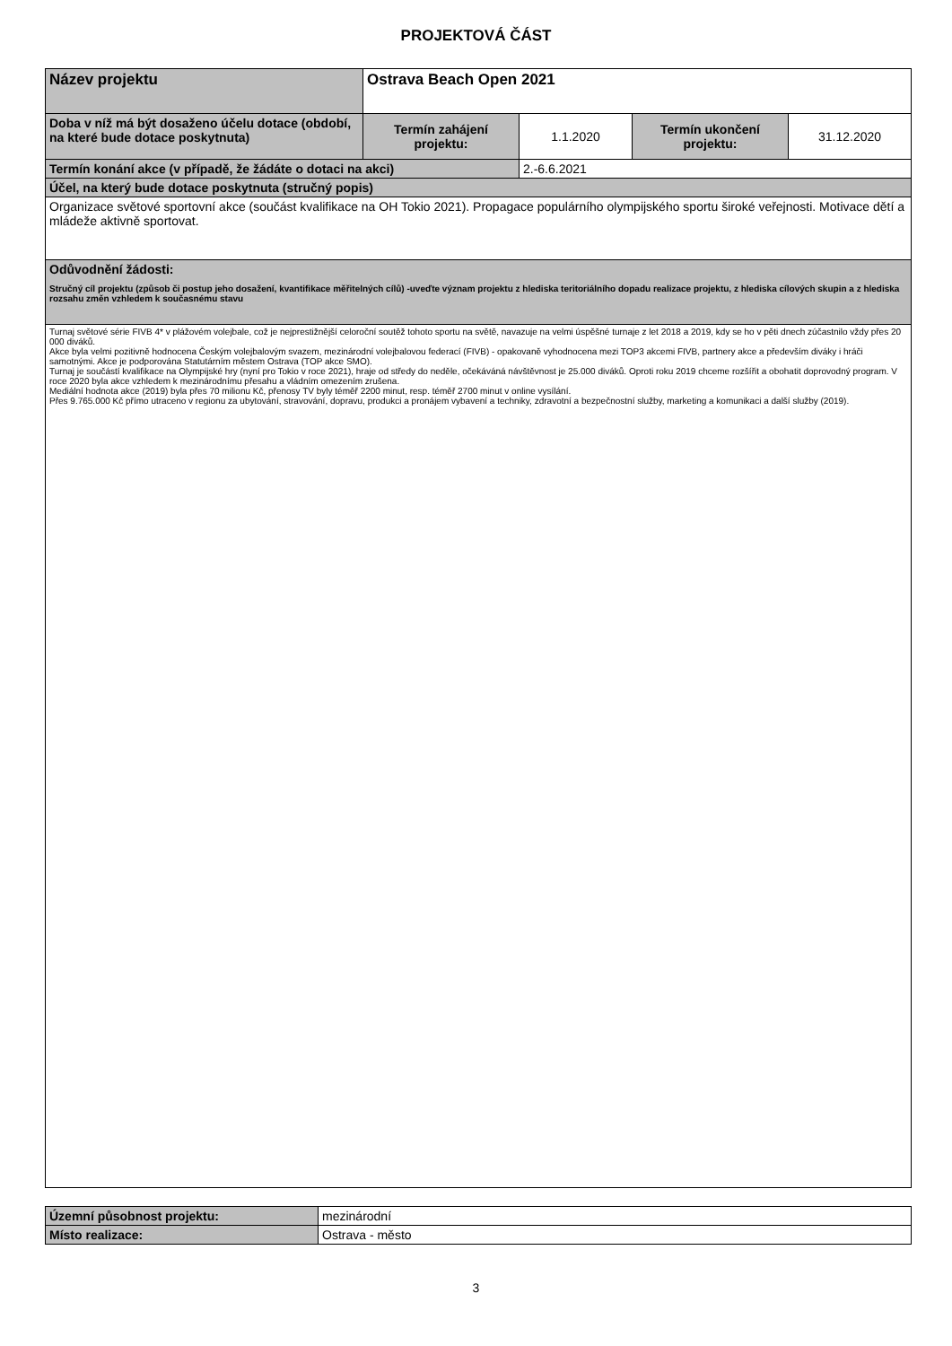PROJEKTOVÁ ČÁST
| Název projektu | Ostrava Beach Open 2021 | | | |
| Doba v níž má být dosaženo účelu dotace (období, na které bude dotace poskytnuta) | Termín zahájení projektu: | 1.1.2020 | Termín ukončení projektu: | 31.12.2020 |
| Termín konání akce (v případě, že žádáte o dotaci na akci) | | 2.-6.6.2021 | | |
| Účel, na který bude dotace poskytnuta (stručný popis) | | | | |
| Organizace světové sportovní akce (součást kvalifikace na OH Tokio 2021). Propagace populárního olympijského sportu široké veřejnosti. Motivace dětí a mládeže aktivně sportovat. | | | | |
| Odůvodnění žádosti: Stručný cíl projektu (způsob či postup jeho dosažení, kvantifikace měřitelných cílů) -uveďte význam projektu z hlediska teritoriálního dopadu realizace projektu, z hlediska cílových skupin a z hlediska rozsahu změn vzhledem k současnému stavu | | | | |
| Turnaj světové série FIVB 4* v plážovém volejbale, což je nejprestižnější celoroční soutěž tohoto sportu na světě, navazuje na velmi úspěšné turnaje z let 2018 a 2019, kdy se ho v pěti dnech zúčastnilo vždy přes 20 000 diváků. Akce byla velmi pozitivně hodnocena Českým volejbalovým svazem, mezinárodní volejbalovou federací (FIVB) - opakovaně vyhodnocena mezi TOP3 akcemi FIVB, partnery akce a především diváky i hráči samotnými. Akce je podporována Statutárním městem Ostrava (TOP akce SMO). Turnaj je součástí kvalifikace na Olympijské hry (nyní pro Tokio v roce 2021), hraje od středy do neděle, očekáváná návštěvnost je 25.000 diváků. Oproti roku 2019 chceme rozšířit a obohatit doprovodný program. V roce 2020 byla akce vzhledem k mezinárodnímu přesahu a vládním omezením zrušena. Mediální hodnota akce (2019) byla přes 70 milionu Kč, přenosy TV byly téměř 2200 minut, resp. téměř 2700 minut v online vysílání. Přes 9.765.000 Kč přímo utraceno v regionu za ubytování, stravování, dopravu, produkci a pronájem vybavení a techniky, zdravotní a bezpečnostní služby, marketing a komunikaci a další služby (2019). | | | | |
| Územní působnost projektu: | mezinárodní |
| Místo realizace: | Ostrava - město |
3